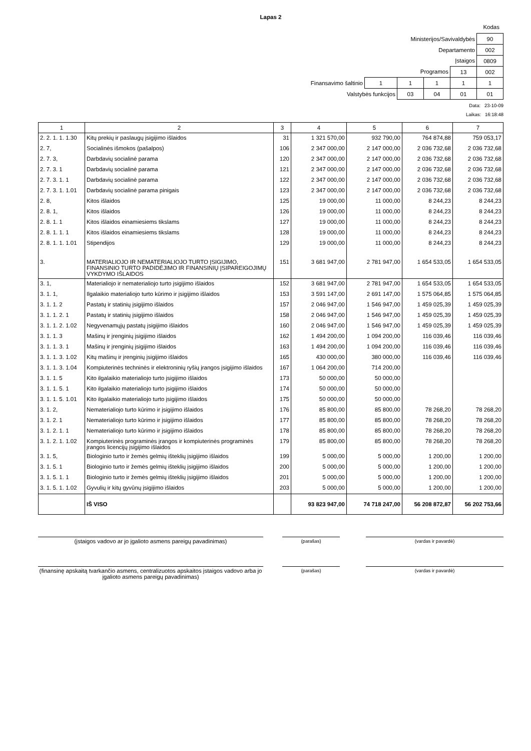Lapas 2
Kodas
| Ministerijos/Savivaldybės | | | | | 90 |
| Departamento | | | | | 002 |
| Įstaigos | | | | | 0809 |
| Programos | | | | 13 | 002 |
| Finansavimo šaltinio | 1 | 1 | 1 | 1 | 1 |
| Valstybės funkcijos | | 03 | 04 | 01 | 01 |
Data: 23-10-09
Laikas: 16:18:48
| 1 | 2 | 3 | 4 | 5 | 6 | 7 |
| --- | --- | --- | --- | --- | --- | --- |
| 2. 2. 1. 1. 1.30 | Kitų prekių ir paslaugų įsigijimo išlaidos | 31 | 1 321 570,00 | 932 790,00 | 764 874,88 | 759 053,17 |
| 2. 7, | Socialinės išmokos (pašalpos) | 106 | 2 347 000,00 | 2 147 000,00 | 2 036 732,68 | 2 036 732,68 |
| 2. 7. 3, | Darbdavių socialinė parama | 120 | 2 347 000,00 | 2 147 000,00 | 2 036 732,68 | 2 036 732,68 |
| 2. 7. 3. 1 | Darbdavių socialinė parama | 121 | 2 347 000,00 | 2 147 000,00 | 2 036 732,68 | 2 036 732,68 |
| 2. 7. 3. 1. 1 | Darbdavių socialinė parama | 122 | 2 347 000,00 | 2 147 000,00 | 2 036 732,68 | 2 036 732,68 |
| 2. 7. 3. 1. 1.01 | Darbdavių socialinė parama pinigais | 123 | 2 347 000,00 | 2 147 000,00 | 2 036 732,68 | 2 036 732,68 |
| 2. 8, | Kitos išlaidos | 125 | 19 000,00 | 11 000,00 | 8 244,23 | 8 244,23 |
| 2. 8. 1, | Kitos išlaidos | 126 | 19 000,00 | 11 000,00 | 8 244,23 | 8 244,23 |
| 2. 8. 1. 1 | Kitos išlaidos einamiesiems tikslams | 127 | 19 000,00 | 11 000,00 | 8 244,23 | 8 244,23 |
| 2. 8. 1. 1. 1 | Kitos išlaidos einamiesiems tikslams | 128 | 19 000,00 | 11 000,00 | 8 244,23 | 8 244,23 |
| 2. 8. 1. 1. 1.01 | Stipendijos | 129 | 19 000,00 | 11 000,00 | 8 244,23 | 8 244,23 |
| 3. | MATERIALIOJO IR NEMATERIALIOJO TURTO ĮSIGIJIMO, FINANSINIO TURTO PADIDĖJIMO IR FINANSINIŲ ĮSIPAREIGOJIMŲ VYKDYMO IŠLAIDOS | 151 | 3 681 947,00 | 2 781 947,00 | 1 654 533,05 | 1 654 533,05 |
| 3. 1, | Materialiojo ir nematerialiojo turto įsigijimo išlaidos | 152 | 3 681 947,00 | 2 781 947,00 | 1 654 533,05 | 1 654 533,05 |
| 3. 1. 1, | Ilgalaikio materialiojo turto kūrimo ir įsigijimo išlaidos | 153 | 3 591 147,00 | 2 691 147,00 | 1 575 064,85 | 1 575 064,85 |
| 3. 1. 1. 2 | Pastatų ir statinių įsigijimo išlaidos | 157 | 2 046 947,00 | 1 546 947,00 | 1 459 025,39 | 1 459 025,39 |
| 3. 1. 1. 2. 1 | Pastatų ir statinių įsigijimo išlaidos | 158 | 2 046 947,00 | 1 546 947,00 | 1 459 025,39 | 1 459 025,39 |
| 3. 1. 1. 2. 1.02 | Negyvenamųjų pastatų įsigijimo išlaidos | 160 | 2 046 947,00 | 1 546 947,00 | 1 459 025,39 | 1 459 025,39 |
| 3. 1. 1. 3 | Mašinų ir įrenginių įsigijimo išlaidos | 162 | 1 494 200,00 | 1 094 200,00 | 116 039,46 | 116 039,46 |
| 3. 1. 1. 3. 1 | Mašinų ir įrenginių įsigijimo išlaidos | 163 | 1 494 200,00 | 1 094 200,00 | 116 039,46 | 116 039,46 |
| 3. 1. 1. 3. 1.02 | Kitų mašinų ir įrenginių įsigijimo išlaidos | 165 | 430 000,00 | 380 000,00 | 116 039,46 | 116 039,46 |
| 3. 1. 1. 3. 1.04 | Kompiuterinės techninės ir elektroninių ryšių įrangos įsigijimo išlaidos | 167 | 1 064 200,00 | 714 200,00 | | |
| 3. 1. 1. 5 | Kito ilgalaikio materialiojo turto įsigijimo išlaidos | 173 | 50 000,00 | 50 000,00 | | |
| 3. 1. 1. 5. 1 | Kito ilgalaikio materialiojo turto įsigijimo išlaidos | 174 | 50 000,00 | 50 000,00 | | |
| 3. 1. 1. 5. 1.01 | Kito ilgalaikio materialiojo turto įsigijimo išlaidos | 175 | 50 000,00 | 50 000,00 | | |
| 3. 1. 2, | Nematerialiojo turto kūrimo ir įsigijimo išlaidos | 176 | 85 800,00 | 85 800,00 | 78 268,20 | 78 268,20 |
| 3. 1. 2. 1 | Nematerialiojo turto kūrimo ir įsigijimo išlaidos | 177 | 85 800,00 | 85 800,00 | 78 268,20 | 78 268,20 |
| 3. 1. 2. 1. 1 | Nematerialiojo turto kūrimo ir įsigijimo išlaidos | 178 | 85 800,00 | 85 800,00 | 78 268,20 | 78 268,20 |
| 3. 1. 2. 1. 1.02 | Kompiuterinės programinės įrangos ir kompiuterinės programinės įrangos licencijų įsigijimo išlaidos | 179 | 85 800,00 | 85 800,00 | 78 268,20 | 78 268,20 |
| 3. 1. 5, | Biologinio turto ir žemės gelmių išteklių įsigijimo išlaidos | 199 | 5 000,00 | 5 000,00 | 1 200,00 | 1 200,00 |
| 3. 1. 5. 1 | Biologinio turto ir žemės gelmių išteklių įsigijimo išlaidos | 200 | 5 000,00 | 5 000,00 | 1 200,00 | 1 200,00 |
| 3. 1. 5. 1. 1 | Biologinio turto ir žemės gelmių išteklių įsigijimo išlaidos | 201 | 5 000,00 | 5 000,00 | 1 200,00 | 1 200,00 |
| 3. 1. 5. 1. 1.02 | Gyvulių ir kitų gyvūnų įsigijimo išlaidos | 203 | 5 000,00 | 5 000,00 | 1 200,00 | 1 200,00 |
| | IŠ VISO | | 93 823 947,00 | 74 718 247,00 | 56 208 872,87 | 56 202 753,66 |
(įstaigos vadovo ar jo įgalioto asmens pareigų pavadinimas)
(parašas) (vardas ir pavardė)
(finansinę apskaitą tvarkančio asmens, centralizuotos apskaitos įstaigos vadovo arba jo įgalioto asmens pareigų pavadinimas)
(parašas) (vardas ir pavardė)